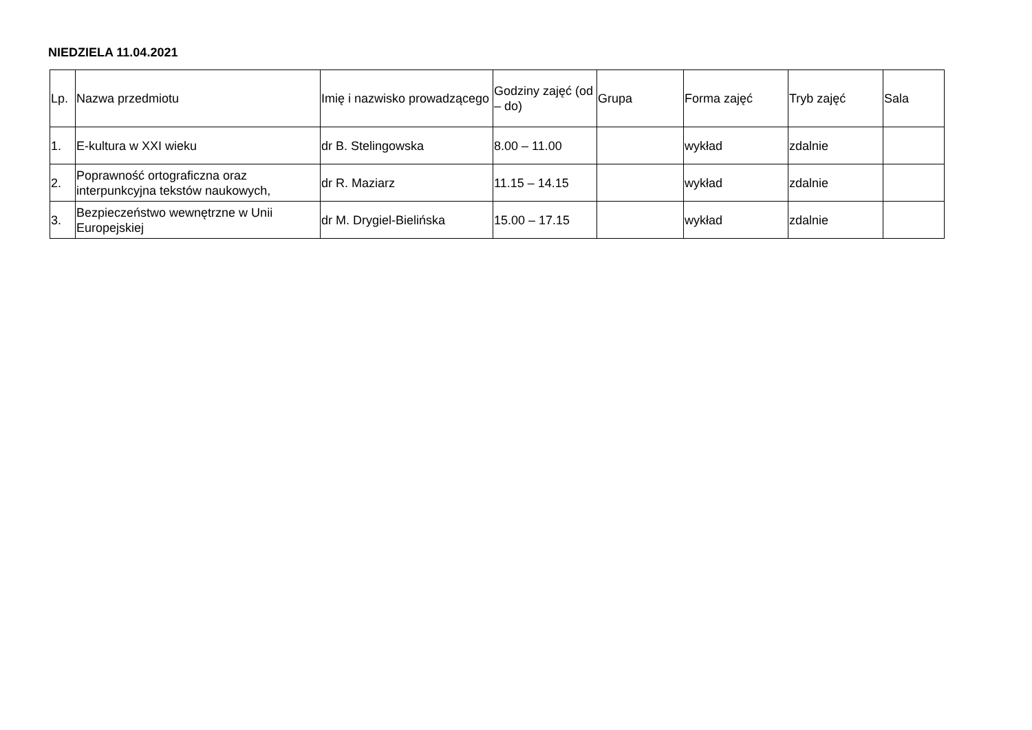NIEDZIELA 11.04.2021
| Lp. | Nazwa przedmiotu | Imię i nazwisko prowadzącego | Godziny zajęć (od – do) | Grupa | Forma zajęć | Tryb zajęć | Sala |
| --- | --- | --- | --- | --- | --- | --- | --- |
| 1. | E-kultura w XXI wieku | dr B. Stelingowska | 8.00 – 11.00 | | wykład | zdalnie | |
| 2. | Poprawność ortograficzna oraz interpunkcyjna tekstów naukowych, | dr R. Maziarz | 11.15 – 14.15 | | wykład | zdalnie | |
| 3. | Bezpieczeństwo wewnętrzne w Unii Europejskiej | dr M. Drygiel-Bielińska | 15.00 – 17.15 | | wykład | zdalnie | |